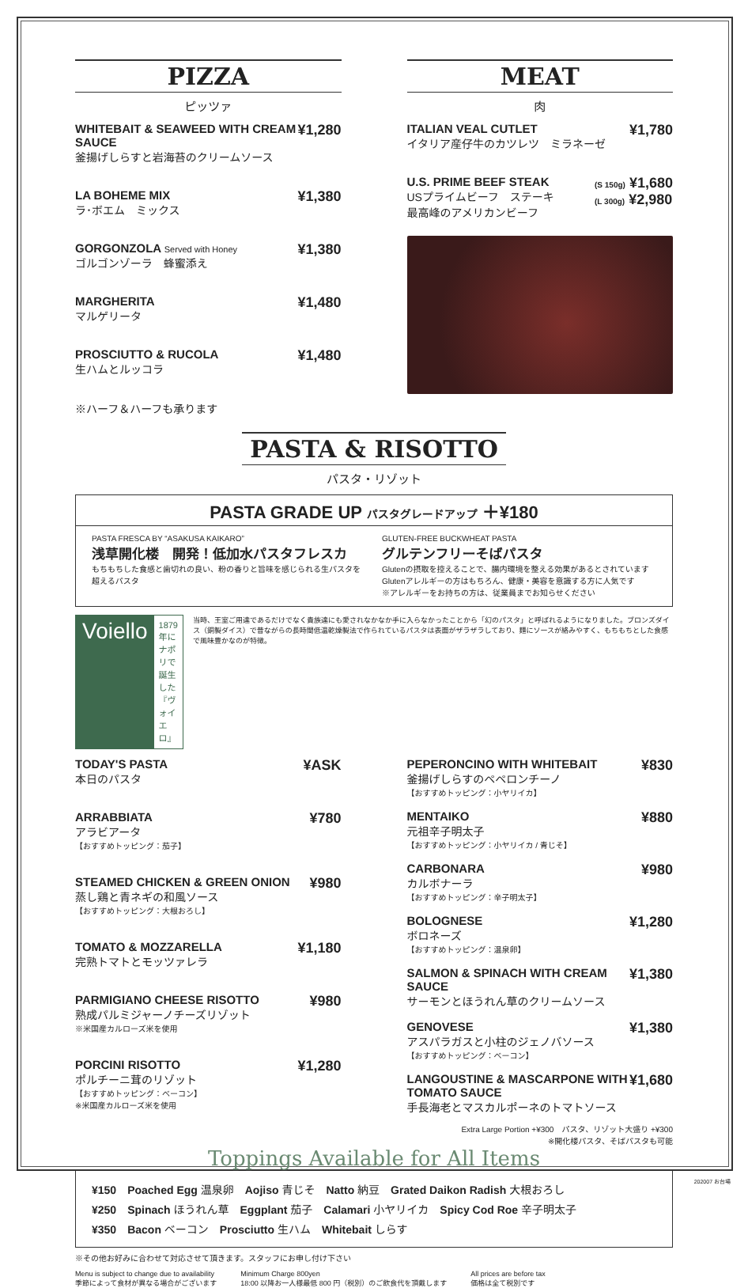PIZZA
ピッツァ
WHITEBAIT & SEAWEED WITH CREAM SAUCE
釜揚げしらすと岩海苔のクリームソース
¥1,280
LA BOHEME MIX
ラ･ボエム　ミックス
¥1,380
GORGONZOLA Served with Honey
ゴルゴンゾーラ　蜂蜜添え
¥1,380
MARGHERITA
マルゲリータ
¥1,480
PROSCIUTTO & RUCOLA
生ハムとルッコラ
¥1,480
※ハーフ＆ハーフも承ります
MEAT
肉
ITALIAN VEAL CUTLET
イタリア産仔牛のカツレツ　ミラネーゼ
¥1,780
U.S. PRIME BEEF STEAK
USプライムビーフ　ステーキ
最高峰のアメリカンビーフ
(S 150g) ¥1,680
(L 300g) ¥2,980
PASTA & RISOTTO
パスタ・リゾット
PASTA GRADE UP パスタグレードアップ ＋¥180
PASTA FRESCA BY “ASAKUSA KAIKARO”
浅草開化楼　開発！低加水パスタフレスカ
もちもちした食感と歯切れの良い、粉の香りと旨味を感じられる生パスタを超えるパスタ
GLUTEN-FREE BUCKWHEAT PASTA
グルテンフリーそばパスタ
Glutenの摂取を控えることで、腸内環境を整える効果があるとされています
Glutenアレルギーの方はもちろん、健康・美容を意識する方に人気です
※アレルギーをお持ちの方は、従業員までお知らせください
Voiello
1879年にナポリで誕生した
『ヴォイエロ』
当時、王室ご用達であるだけでなく貴族達にも愛されなかなか手に入らなかったことから「幻のパスタ」と呼ばれるようになりました。ブロンズダイス（銅製ダイス）で昔ながらの長時間低温乾燥製法で作られているパスタは表面がザラザラしており、麺にソースが絡みやすく、もちもちとした食感で風味豊かなのが特徴。
TODAY'S PASTA
本日のパスタ
¥ASK
ARRABBIATA
アラビアータ
【おすすめトッピング：茄子】
¥780
STEAMED CHICKEN & GREEN ONION
蒸し鶏と青ネギの和風ソース
【おすすめトッピング：大根おろし】
¥980
TOMATO & MOZZARELLA
完熟トマトとモッツァレラ
¥1,180
PARMIGIANO CHEESE RISOTTO
熟成パルミジャーノチーズリゾット
※米国産カルローズ米を使用
¥980
PORCINI RISOTTO
ポルチーニ茸のリゾット
【おすすめトッピング：ベーコン】
※米国産カルローズ米を使用
¥1,280
PEPERONCINO WITH WHITEBAIT
釜揚げしらすのペペロンチーノ
【おすすめトッピング：小ヤリイカ】
¥830
MENTAIKO
元祖辛子明太子
【おすすめトッピング：小ヤリイカ / 青じそ】
¥880
CARBONARA
カルボナーラ
【おすすめトッピング：辛子明太子】
¥980
BOLOGNESE
ボロネーズ
【おすすめトッピング：温泉卵】
¥1,280
SALMON & SPINACH WITH CREAM SAUCE
サーモンとほうれん草のクリームソース
¥1,380
GENOVESE
アスパラガスと小柱のジェノバソース
【おすすめトッピング：ベーコン】
¥1,380
LANGOUSTINE & MASCARPONE WITH TOMATO SAUCE
手長海老とマスカルポーネのトマトソース
¥1,680
Extra Large Portion +¥300　パスタ、リゾット大盛り +¥300
※開化楼パスタ、そばパスタも可能
Toppings Available for All Items
¥150　Poached Egg 温泉卵　Aojiso 青じそ　Natto 納豆　Grated Daikon Radish 大根おろし
¥250　Spinach ほうれん草　Eggplant 茄子　Calamari 小ヤリイカ　Spicy Cod Roe 辛子明太子
¥350　Bacon ベーコン　Prosciutto 生ハム　Whitebait しらす
※その他お好みに合わせて対応させて頂きます。スタッフにお申し付け下さい
Menu is subject to change due to availability
季節によって食材が異なる場合がございます
Minimum Charge 800yen
18:00 以降お一人様最低 800 円（税別）のご飲食代を頂戴します
All prices are before tax
価格は全て税別です
202007 お台場